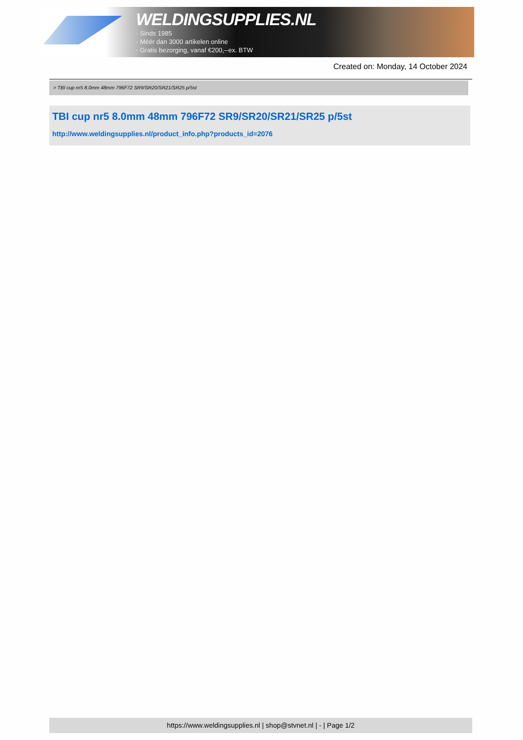WELDINGSUPPLIES.NL
- Sinds 1985
- Méér dan 3000 artikelen online
- Gratis bezorging, vanaf €200,--ex. BTW
Created on: Monday, 14 October 2024
> TBI cup nr5 8.0mm 48mm 796F72 SR9/SR20/SR21/SR25 p/5st
TBI cup nr5 8.0mm 48mm 796F72 SR9/SR20/SR21/SR25 p/5st
http://www.weldingsupplies.nl/product_info.php?products_id=2076
https://www.weldingsupplies.nl | shop@stvnet.nl | - | Page 1/2